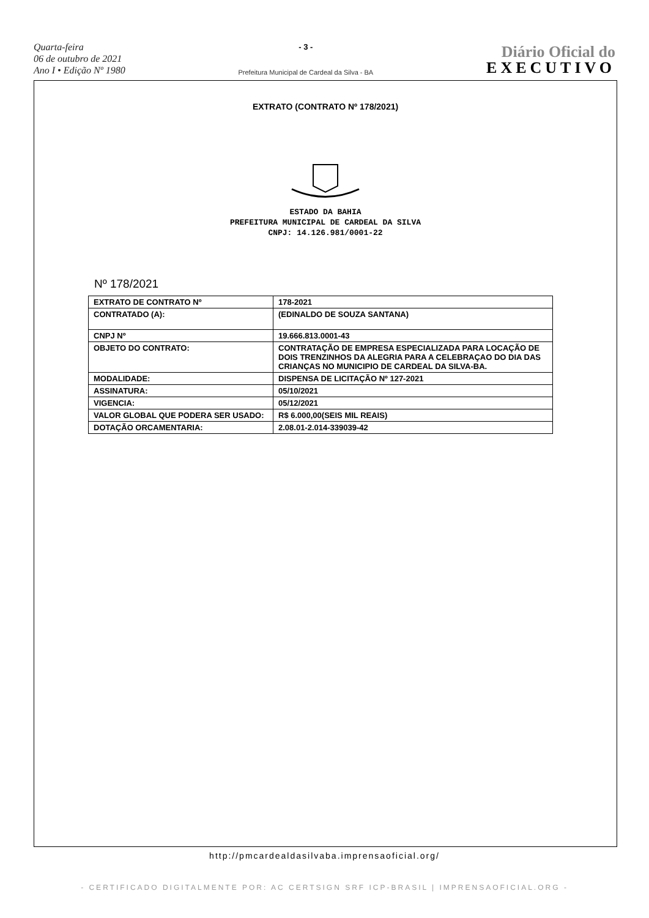Quarta-feira
06 de outubro de 2021
Ano I • Edição Nº 1980
- 3 -
Prefeitura Municipal de Cardeal da Silva - BA
Diário Oficial do
EXECUTIVO
EXTRATO (CONTRATO Nº 178/2021)
ESTADO DA BAHIA
PREFEITURA MUNICIPAL DE CARDEAL DA SILVA
CNPJ: 14.126.981/0001-22
Nº 178/2021
| EXTRATO DE CONTRATO Nº | 178-2021 |
| CONTRATADO (A): | (EDINALDO DE SOUZA SANTANA) |
| CNPJ Nº | 19.666.813.0001-43 |
| OBJETO DO CONTRATO: | CONTRATAÇÃO DE EMPRESA ESPECIALIZADA PARA LOCAÇÃO DE DOIS TRENZINHOS DA ALEGRIA PARA A CELEBRAÇAO DO DIA DAS CRIANÇAS NO MUNICIPIO DE CARDEAL DA SILVA-BA. |
| MODALIDADE: | DISPENSA DE LICITAÇÃO Nº 127-2021 |
| ASSINATURA: | 05/10/2021 |
| VIGENCIA: | 05/12/2021 |
| VALOR GLOBAL QUE PODERA SER USADO: | R$ 6.000,00(SEIS MIL REAIS) |
| DOTAÇÃO ORCAMENTARIA: | 2.08.01-2.014-339039-42 |
http://pmcardealdasilvaba.imprensaoficial.org/
- CERTIFICADO DIGITALMENTE POR: AC CERTSIGN SRF ICP-BRASIL | IMPRENSAOFICIAL.ORG -